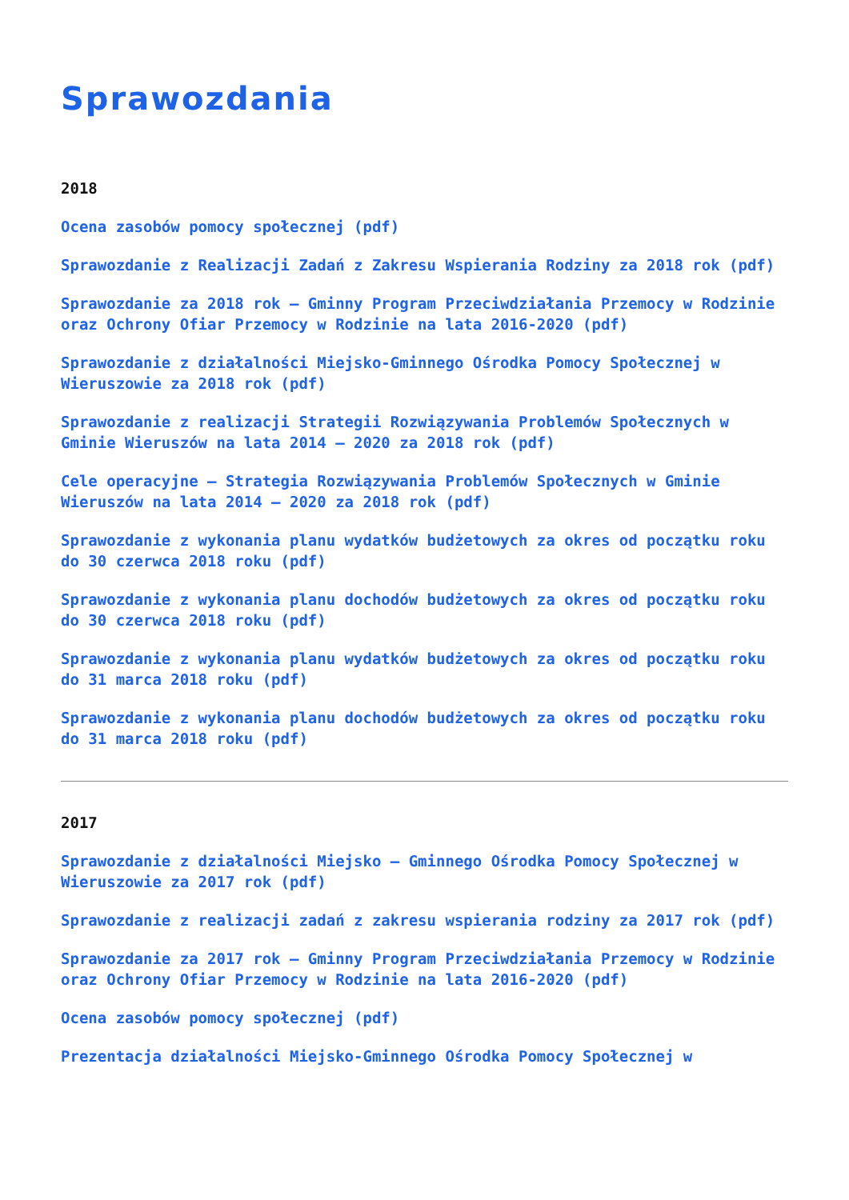Sprawozdania
2018
Ocena zasobów pomocy społecznej (pdf)
Sprawozdanie z Realizacji Zadań z Zakresu Wspierania Rodziny za 2018 rok (pdf)
Sprawozdanie za 2018 rok – Gminny Program Przeciwdziałania Przemocy w Rodzinie oraz Ochrony Ofiar Przemocy w Rodzinie na lata 2016-2020 (pdf)
Sprawozdanie z działalności Miejsko-Gminnego Ośrodka Pomocy Społecznej w Wieruszowie za 2018 rok (pdf)
Sprawozdanie z realizacji Strategii Rozwiązywania Problemów Społecznych w Gminie Wieruszów na lata 2014 – 2020 za 2018 rok (pdf)
Cele operacyjne – Strategia Rozwiązywania Problemów Społecznych w Gminie Wieruszów na lata 2014 – 2020 za 2018 rok (pdf)
Sprawozdanie z wykonania planu wydatków budżetowych za okres od początku roku do 30 czerwca 2018 roku (pdf)
Sprawozdanie z wykonania planu dochodów budżetowych za okres od początku roku do 30 czerwca 2018 roku (pdf)
Sprawozdanie z wykonania planu wydatków budżetowych za okres od początku roku do 31 marca 2018 roku (pdf)
Sprawozdanie z wykonania planu dochodów budżetowych za okres od początku roku do 31 marca 2018 roku (pdf)
2017
Sprawozdanie z działalności Miejsko – Gminnego Ośrodka Pomocy Społecznej w Wieruszowie za 2017 rok (pdf)
Sprawozdanie z realizacji zadań z zakresu wspierania rodziny za 2017 rok (pdf)
Sprawozdanie za 2017 rok – Gminny Program Przeciwdziałania Przemocy w Rodzinie oraz Ochrony Ofiar Przemocy w Rodzinie na lata 2016-2020 (pdf)
Ocena zasobów pomocy społecznej (pdf)
Prezentacja działalności Miejsko-Gminnego Ośrodka Pomocy Społecznej w